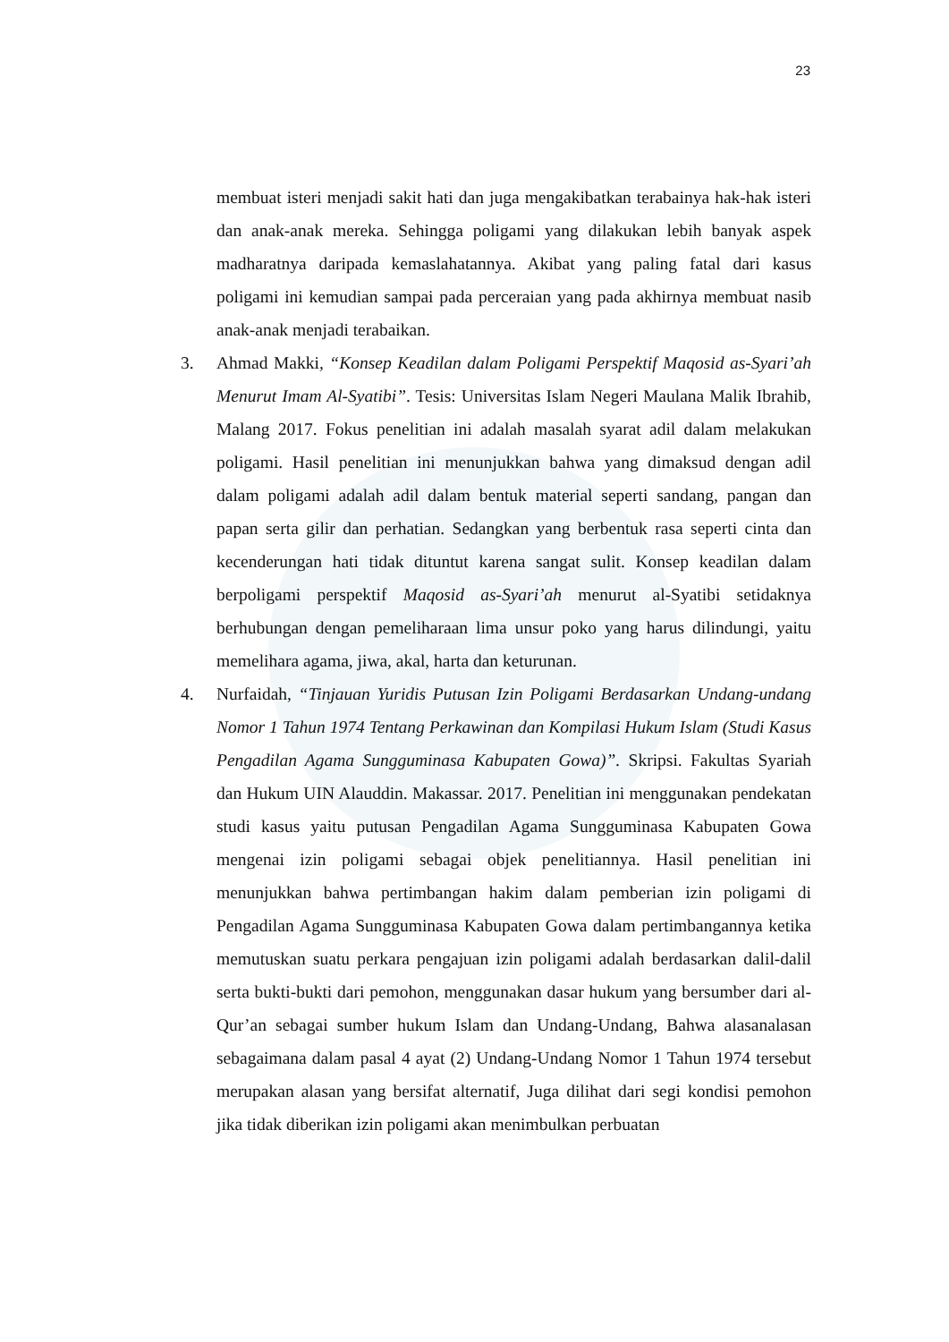23
membuat isteri menjadi sakit hati dan juga mengakibatkan terabainya hak-hak isteri dan anak-anak mereka. Sehingga poligami yang dilakukan lebih banyak aspek madharatnya daripada kemaslahatannya. Akibat yang paling fatal dari kasus poligami ini kemudian sampai pada perceraian yang pada akhirnya membuat nasib anak-anak menjadi terabaikan.
3. Ahmad Makki, “Konsep Keadilan dalam Poligami Perspektif Maqosid as-Syari’ah Menurut Imam Al-Syatibi”. Tesis: Universitas Islam Negeri Maulana Malik Ibrahib, Malang 2017. Fokus penelitian ini adalah masalah syarat adil dalam melakukan poligami. Hasil penelitian ini menunjukkan bahwa yang dimaksud dengan adil dalam poligami adalah adil dalam bentuk material seperti sandang, pangan dan papan serta gilir dan perhatian. Sedangkan yang berbentuk rasa seperti cinta dan kecenderungan hati tidak dituntut karena sangat sulit. Konsep keadilan dalam berpoligami perspektif Maqosid as-Syari’ah menurut al-Syatibi setidaknya berhubungan dengan pemeliharaan lima unsur poko yang harus dilindungi, yaitu memelihara agama, jiwa, akal, harta dan keturunan.
4. Nurfaidah, “Tinjauan Yuridis Putusan Izin Poligami Berdasarkan Undang-undang Nomor 1 Tahun 1974 Tentang Perkawinan dan Kompilasi Hukum Islam (Studi Kasus Pengadilan Agama Sungguminasa Kabupaten Gowa)”. Skripsi. Fakultas Syariah dan Hukum UIN Alauddin. Makassar. 2017. Penelitian ini menggunakan pendekatan studi kasus yaitu putusan Pengadilan Agama Sungguminasa Kabupaten Gowa mengenai izin poligami sebagai objek penelitiannya. Hasil penelitian ini menunjukkan bahwa pertimbangan hakim dalam pemberian izin poligami di Pengadilan Agama Sungguminasa Kabupaten Gowa dalam pertimbangannya ketika memutuskan suatu perkara pengajuan izin poligami adalah berdasarkan dalil-dalil serta bukti-bukti dari pemohon, menggunakan dasar hukum yang bersumber dari al-Qur’an sebagai sumber hukum Islam dan Undang-Undang, Bahwa alasanalasan sebagaimana dalam pasal 4 ayat (2) Undang-Undang Nomor 1 Tahun 1974 tersebut merupakan alasan yang bersifat alternatif, Juga dilihat dari segi kondisi pemohon jika tidak diberikan izin poligami akan menimbulkan perbuatan